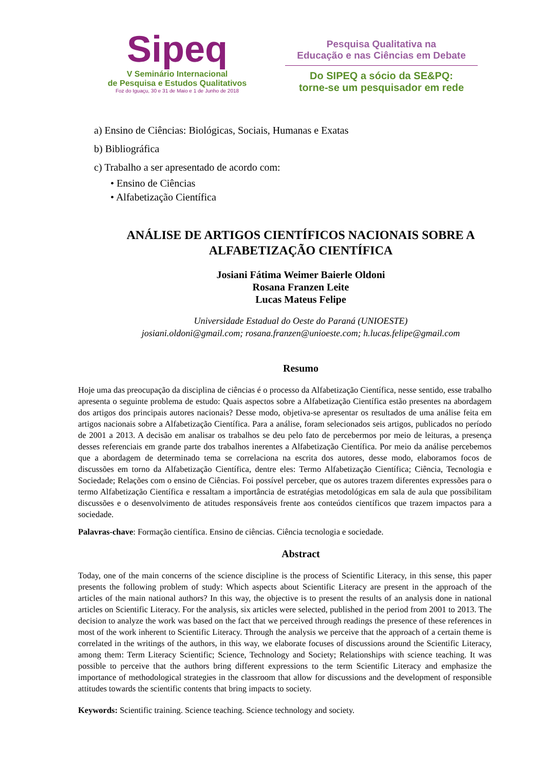Sipeq
V Seminário Internacional
de Pesquisa e Estudos Qualitativos
Foz do Iguaçu, 30 e 31 de Maio e 1 de Junho de 2018
Pesquisa Qualitativa na
Educação e nas Ciências em Debate
Do SIPEQ a sócio da SE&PQ:
torne-se um pesquisador em rede
a) Ensino de Ciências: Biológicas, Sociais, Humanas e Exatas
b) Bibliográfica
c) Trabalho a ser apresentado de acordo com:
• Ensino de Ciências
• Alfabetização Científica
ANÁLISE DE ARTIGOS CIENTÍFICOS NACIONAIS SOBRE A ALFABETIZAÇÃO CIENTÍFICA
Josiani Fátima Weimer Baierle Oldoni
Rosana Franzen Leite
Lucas Mateus Felipe
Universidade Estadual do Oeste do Paraná (UNIOESTE)
josiani.oldoni@gmail.com; rosana.franzen@unioeste.com; h.lucas.felipe@gmail.com
Resumo
Hoje uma das preocupação da disciplina de ciências é o processo da Alfabetização Científica, nesse sentido, esse trabalho apresenta o seguinte problema de estudo: Quais aspectos sobre a Alfabetização Científica estão presentes na abordagem dos artigos dos principais autores nacionais? Desse modo, objetiva-se apresentar os resultados de uma análise feita em artigos nacionais sobre a Alfabetização Científica. Para a análise, foram selecionados seis artigos, publicados no período de 2001 a 2013. A decisão em analisar os trabalhos se deu pelo fato de percebermos por meio de leituras, a presença desses referenciais em grande parte dos trabalhos inerentes a Alfabetização Científica. Por meio da análise percebemos que a abordagem de determinado tema se correlaciona na escrita dos autores, desse modo, elaboramos focos de discussões em torno da Alfabetização Científica, dentre eles: Termo Alfabetização Científica; Ciência, Tecnologia e Sociedade; Relações com o ensino de Ciências. Foi possível perceber, que os autores trazem diferentes expressões para o termo Alfabetização Científica e ressaltam a importância de estratégias metodológicas em sala de aula que possibilitam discussões e o desenvolvimento de atitudes responsáveis frente aos conteúdos científicos que trazem impactos para a sociedade.
Palavras-chave: Formação científica. Ensino de ciências. Ciência tecnologia e sociedade.
Abstract
Today, one of the main concerns of the science discipline is the process of Scientific Literacy, in this sense, this paper presents the following problem of study: Which aspects about Scientific Literacy are present in the approach of the articles of the main national authors? In this way, the objective is to present the results of an analysis done in national articles on Scientific Literacy. For the analysis, six articles were selected, published in the period from 2001 to 2013. The decision to analyze the work was based on the fact that we perceived through readings the presence of these references in most of the work inherent to Scientific Literacy. Through the analysis we perceive that the approach of a certain theme is correlated in the writings of the authors, in this way, we elaborate focuses of discussions around the Scientific Literacy, among them: Term Literacy Scientific; Science, Technology and Society; Relationships with science teaching. It was possible to perceive that the authors bring different expressions to the term Scientific Literacy and emphasize the importance of methodological strategies in the classroom that allow for discussions and the development of responsible attitudes towards the scientific contents that bring impacts to society.
Keywords: Scientific training. Science teaching. Science technology and society.